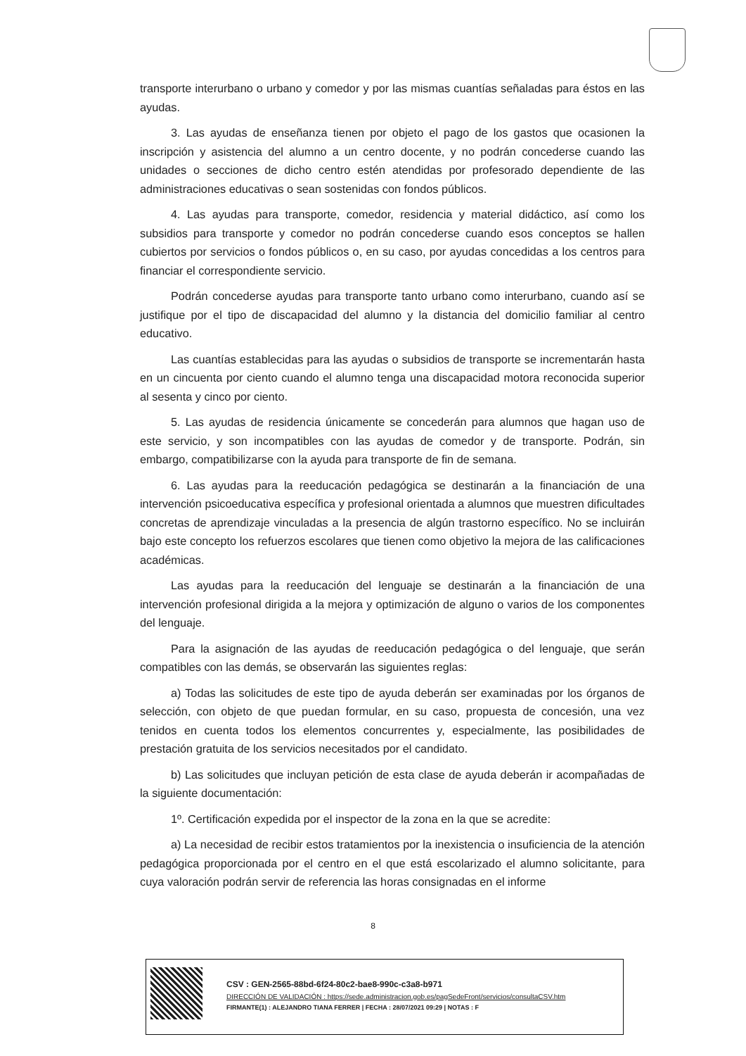transporte interurbano o urbano y comedor y por las mismas cuantías señaladas para éstos en las ayudas.
3. Las ayudas de enseñanza tienen por objeto el pago de los gastos que ocasionen la inscripción y asistencia del alumno a un centro docente, y no podrán concederse cuando las unidades o secciones de dicho centro estén atendidas por profesorado dependiente de las administraciones educativas o sean sostenidas con fondos públicos.
4. Las ayudas para transporte, comedor, residencia y material didáctico, así como los subsidios para transporte y comedor no podrán concederse cuando esos conceptos se hallen cubiertos por servicios o fondos públicos o, en su caso, por ayudas concedidas a los centros para financiar el correspondiente servicio.
Podrán concederse ayudas para transporte tanto urbano como interurbano, cuando así se justifique por el tipo de discapacidad del alumno y la distancia del domicilio familiar al centro educativo.
Las cuantías establecidas para las ayudas o subsidios de transporte se incrementarán hasta en un cincuenta por ciento cuando el alumno tenga una discapacidad motora reconocida superior al sesenta y cinco por ciento.
5. Las ayudas de residencia únicamente se concederán para alumnos que hagan uso de este servicio, y son incompatibles con las ayudas de comedor y de transporte. Podrán, sin embargo, compatibilizarse con la ayuda para transporte de fin de semana.
6. Las ayudas para la reeducación pedagógica se destinarán a la financiación de una intervención psicoeducativa específica y profesional orientada a alumnos que muestren dificultades concretas de aprendizaje vinculadas a la presencia de algún trastorno específico. No se incluirán bajo este concepto los refuerzos escolares que tienen como objetivo la mejora de las calificaciones académicas.
Las ayudas para la reeducación del lenguaje se destinarán a la financiación de una intervención profesional dirigida a la mejora y optimización de alguno o varios de los componentes del lenguaje.
Para la asignación de las ayudas de reeducación pedagógica o del lenguaje, que serán compatibles con las demás, se observarán las siguientes reglas:
a) Todas las solicitudes de este tipo de ayuda deberán ser examinadas por los órganos de selección, con objeto de que puedan formular, en su caso, propuesta de concesión, una vez tenidos en cuenta todos los elementos concurrentes y, especialmente, las posibilidades de prestación gratuita de los servicios necesitados por el candidato.
b) Las solicitudes que incluyan petición de esta clase de ayuda deberán ir acompañadas de la siguiente documentación:
1º. Certificación expedida por el inspector de la zona en la que se acredite:
a) La necesidad de recibir estos tratamientos por la inexistencia o insuficiencia de la atención pedagógica proporcionada por el centro en el que está escolarizado el alumno solicitante, para cuya valoración podrán servir de referencia las horas consignadas en el informe
8
CSV : GEN-2565-88bd-6f24-80c2-bae8-990c-c3a8-b971
DIRECCIÓN DE VALIDACIÓN : https://sede.administracion.gob.es/pagSedeFront/servicios/consultaCSV.htm
FIRMANTE(1) : ALEJANDRO TIANA FERRER | FECHA : 28/07/2021 09:29 | NOTAS : F